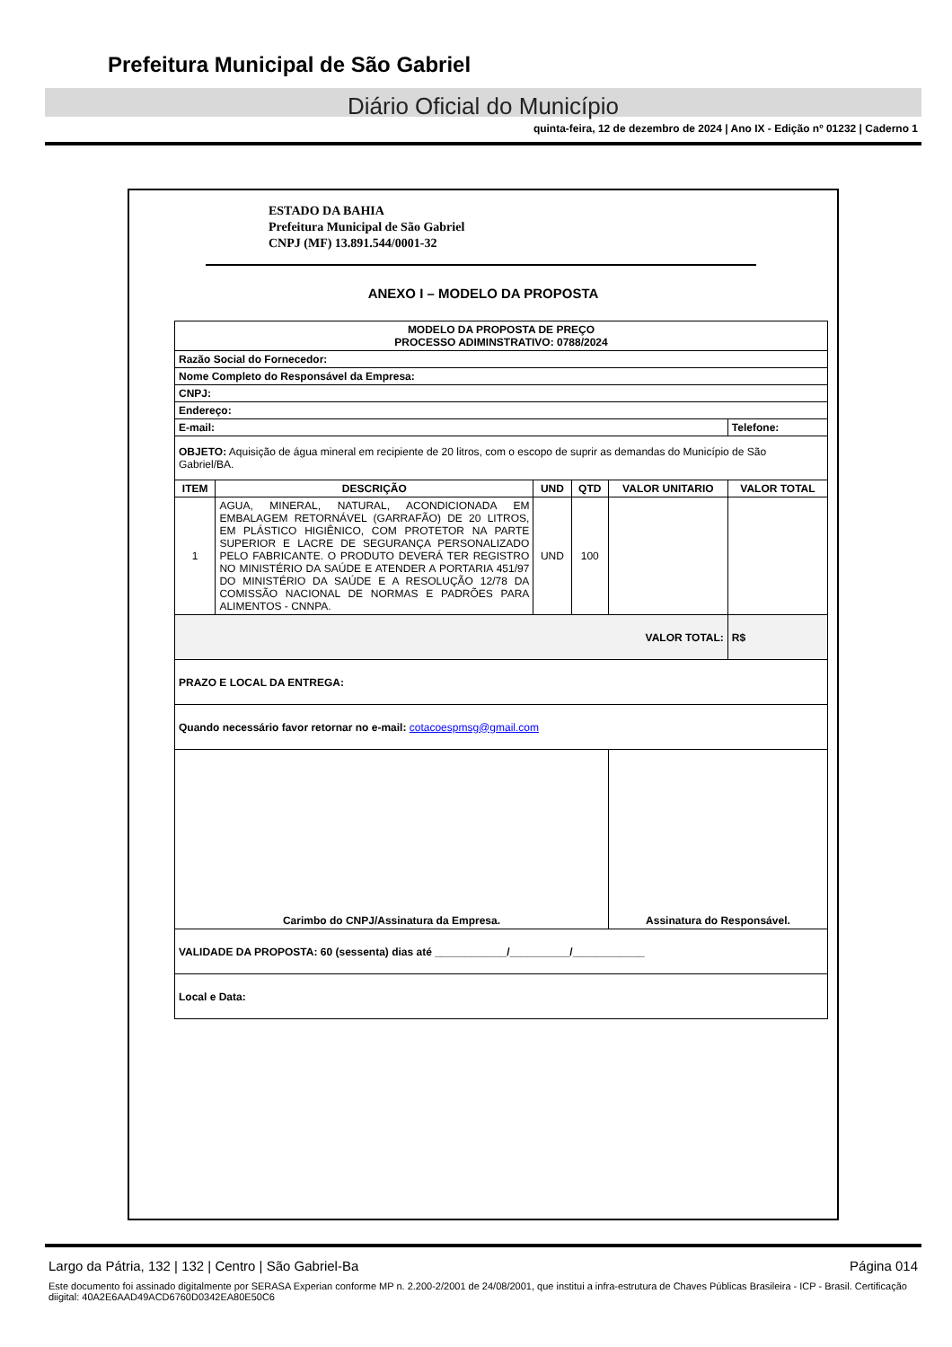Prefeitura Municipal de São Gabriel
Diário Oficial do Município
quinta-feira, 12 de dezembro de 2024 | Ano IX - Edição nº 01232 | Caderno 1
ESTADO DA BAHIA
Prefeitura Municipal de São Gabriel
CNPJ (MF) 13.891.544/0001-32
ANEXO I – MODELO DA PROPOSTA
| MODELO DA PROPOSTA DE PREÇO PROCESSO ADIMINSTRATIVO: 0788/2024 | | | | | |
| Razão Social do Fornecedor: | | | | | |
| Nome Completo do Responsável da Empresa: | | | | | |
| CNPJ: | | | | | |
| Endereço: | | | | | |
| E-mail: | | | | | Telefone: |
| OBJETO: Aquisição de água mineral em recipiente de 20 litros, com o escopo de suprir as demandas do Município de São Gabriel/BA. | | | | | |
| ITEM | DESCRIÇÃO | UND | QTD | VALOR UNITARIO | VALOR TOTAL |
| 1 | AGUA, MINERAL, NATURAL, ACONDICIONADA EM EMBALAGEM RETORNÁVEL (GARRAFÃO) DE 20 LITROS, EM PLÁSTICO HIGIÊNICO, COM PROTETOR NA PARTE SUPERIOR E LACRE DE SEGURANÇA PERSONALIZADO PELO FABRICANTE. O PRODUTO DEVERÁ TER REGISTRO NO MINISTÉRIO DA SAÚDE E ATENDER A PORTARIA 451/97 DO MINISTÉRIO DA SAÚDE E A RESOLUÇÃO 12/78 DA COMISSÃO NACIONAL DE NORMAS E PADRÕES PARA ALIMENTOS - CNNPA. | UND | 100 | | |
| VALOR TOTAL: | | | | | R$ |
| PRAZO E LOCAL DA ENTREGA: | | | | | |
| Quando necessário favor retornar no e-mail: cotacoespmsg@gmail.com | | | | | |
| Carimbo do CNPJ/Assinatura da Empresa. | | | | Assinatura do Responsável. | |
| VALIDADE DA PROPOSTA: 60 (sessenta) dias até ____________/__________/____________ | | | | | |
| Local e Data: | | | | | |
Largo da Pátria, 132 | 132 | Centro | São Gabriel-Ba Página 014
Este documento foi assinado digitalmente por SERASA Experian conforme MP n. 2.200-2/2001 de 24/08/2001, que institui a infra-estrutura de Chaves Públicas Brasileira - ICP - Brasil. Certificação diigital: 40A2E6AAD49ACD6760D0342EA80E50C6